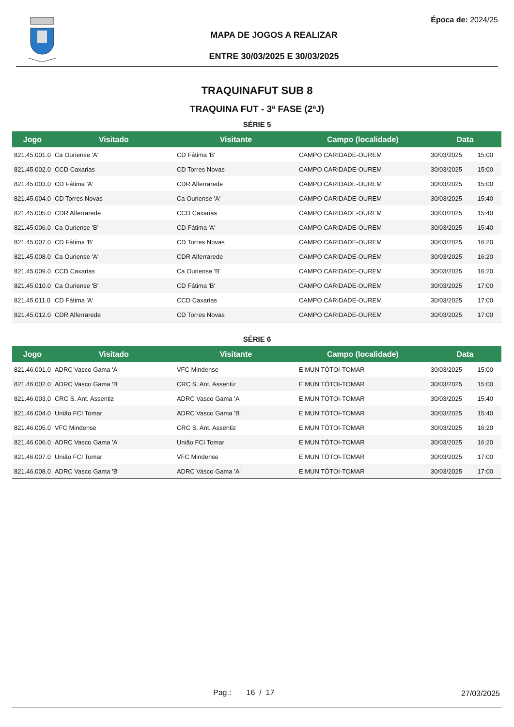Época de: 2024/25
MAPA DE JOGOS A REALIZAR
ENTRE 30/03/2025 E 30/03/2025
TRAQUINAFUT SUB 8
TRAQUINA FUT - 3ª FASE (2ªJ)
SÉRIE 5
| Jogo | Visitado | Visitante | Campo (localidade) | Data | |
| --- | --- | --- | --- | --- | --- |
| 821.45.001.0 | Ca Ouriense 'A' | CD Fátima 'B' | CAMPO CARIDADE-OUREM | 30/03/2025 | 15:00 |
| 821.45.002.0 | CCD Caxarias | CD Torres Novas | CAMPO CARIDADE-OUREM | 30/03/2025 | 15:00 |
| 821.45.003.0 | CD Fátima 'A' | CDR Alferrarede | CAMPO CARIDADE-OUREM | 30/03/2025 | 15:00 |
| 821.45.004.0 | CD Torres Novas | Ca Ouriense 'A' | CAMPO CARIDADE-OUREM | 30/03/2025 | 15:40 |
| 821.45.005.0 | CDR Alferrarede | CCD Caxarias | CAMPO CARIDADE-OUREM | 30/03/2025 | 15:40 |
| 821.45.006.0 | Ca Ouriense 'B' | CD Fátima 'A' | CAMPO CARIDADE-OUREM | 30/03/2025 | 15:40 |
| 821.45.007.0 | CD Fátima 'B' | CD Torres Novas | CAMPO CARIDADE-OUREM | 30/03/2025 | 16:20 |
| 821.45.008.0 | Ca Ouriense 'A' | CDR Alferrarede | CAMPO CARIDADE-OUREM | 30/03/2025 | 16:20 |
| 821.45.009.0 | CCD Caxarias | Ca Ouriense 'B' | CAMPO CARIDADE-OUREM | 30/03/2025 | 16:20 |
| 821.45.010.0 | Ca Ouriense 'B' | CD Fátima 'B' | CAMPO CARIDADE-OUREM | 30/03/2025 | 17:00 |
| 821.45.011.0 | CD Fátima 'A' | CCD Caxarias | CAMPO CARIDADE-OUREM | 30/03/2025 | 17:00 |
| 821.45.012.0 | CDR Alferrarede | CD Torres Novas | CAMPO CARIDADE-OUREM | 30/03/2025 | 17:00 |
SÉRIE 6
| Jogo | Visitado | Visitante | Campo (localidade) | Data | |
| --- | --- | --- | --- | --- | --- |
| 821.46.001.0 | ADRC Vasco Gama 'A' | VFC Mindense | E MUN TÓTOI-TOMAR | 30/03/2025 | 15:00 |
| 821.46.002.0 | ADRC Vasco Gama 'B' | CRC S. Ant. Assentiz | E MUN TÓTOI-TOMAR | 30/03/2025 | 15:00 |
| 821.46.003.0 | CRC S. Ant. Assentiz | ADRC Vasco Gama 'A' | E MUN TÓTOI-TOMAR | 30/03/2025 | 15:40 |
| 821.46.004.0 | União FCI Tomar | ADRC Vasco Gama 'B' | E MUN TÓTOI-TOMAR | 30/03/2025 | 15:40 |
| 821.46.005.0 | VFC Mindense | CRC S. Ant. Assentiz | E MUN TÓTOI-TOMAR | 30/03/2025 | 16:20 |
| 821.46.006.0 | ADRC Vasco Gama 'A' | União FCI Tomar | E MUN TÓTOI-TOMAR | 30/03/2025 | 16:20 |
| 821.46.007.0 | União FCI Tomar | VFC Mindense | E MUN TÓTOI-TOMAR | 30/03/2025 | 17:00 |
| 821.46.008.0 | ADRC Vasco Gama 'B' | ADRC Vasco Gama 'A' | E MUN TÓTOI-TOMAR | 30/03/2025 | 17:00 |
Pag.: 16 / 17 27/03/2025